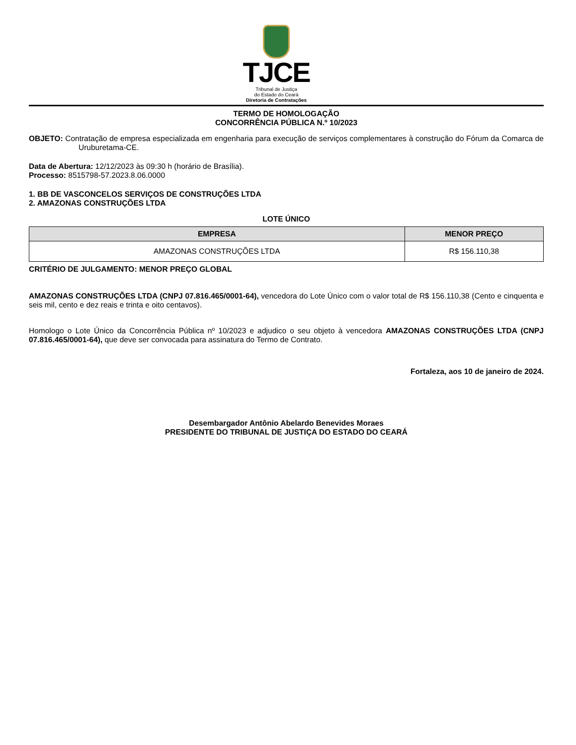TJCE
Tribunal de Justiça
do Estado do Ceará
Diretoria de Contratações
TERMO DE HOMOLOGAÇÃO
CONCORRÊNCIA PÚBLICA N.º 10/2023
OBJETO: Contratação de empresa especializada em engenharia para execução de serviços complementares à construção do Fórum da Comarca de Uruburetama-CE.
Data de Abertura: 12/12/2023 às 09:30 h (horário de Brasília).
Processo: 8515798-57.2023.8.06.0000
1. BB DE VASCONCELOS SERVIÇOS DE CONSTRUÇÕES LTDA
2. AMAZONAS CONSTRUÇÕES LTDA
LOTE ÚNICO
| EMPRESA | MENOR PREÇO |
| --- | --- |
| AMAZONAS CONSTRUÇÕES LTDA | R$ 156.110,38 |
CRITÉRIO DE JULGAMENTO: MENOR PREÇO GLOBAL
AMAZONAS CONSTRUÇÕES LTDA (CNPJ 07.816.465/0001-64), vencedora do Lote Único com o valor total de R$ 156.110,38 (Cento e cinquenta e seis mil, cento e dez reais e trinta e oito centavos).
Homologo o Lote Único da Concorrência Pública nº 10/2023 e adjudico o seu objeto à vencedora AMAZONAS CONSTRUÇÕES LTDA (CNPJ 07.816.465/0001-64), que deve ser convocada para assinatura do Termo de Contrato.
Fortaleza, aos 10 de janeiro de 2024.
Desembargador Antônio Abelardo Benevides Moraes
PRESIDENTE DO TRIBUNAL DE JUSTIÇA DO ESTADO DO CEARÁ